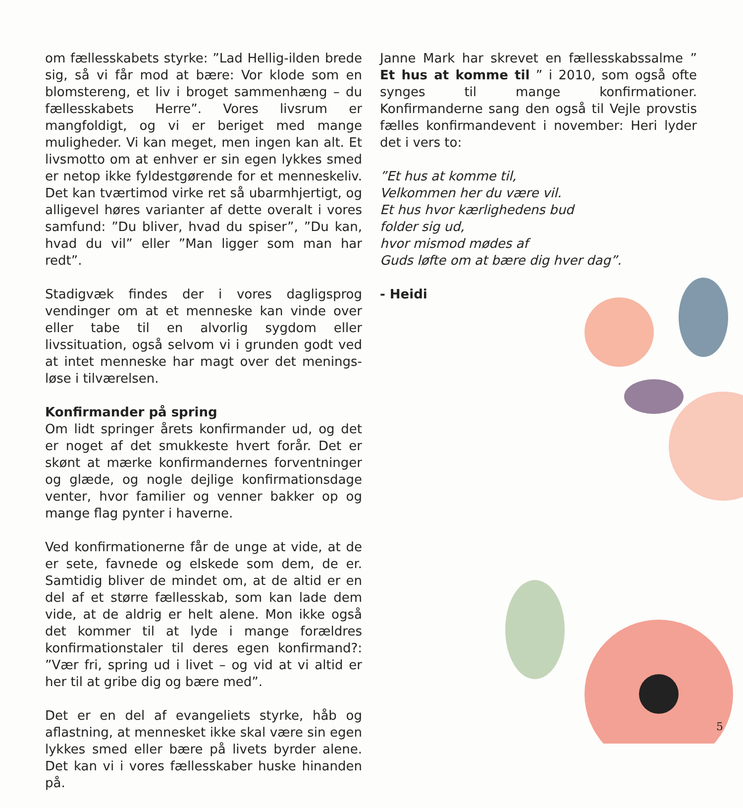om fællesskabets styrke: ”Lad Hellig-ilden brede sig, så vi får mod at bære: Vor klode som en blomstereng, et liv i broget sammenhæng – du fællesskabets Herre”. Vores livsrum er mangfoldigt, og vi er beriget med mange muligheder. Vi kan meget, men ingen kan alt. Et livsmotto om at enhver er sin egen lykkes smed er netop ikke fyldestgørende for et menneskeliv. Det kan tværtimod virke ret så ubarmhjertigt, og alligevel høres varianter af dette overalt i vores samfund: ”Du bliver, hvad du spiser”, ”Du kan, hvad du vil” eller ”Man ligger som man har redt”.
Stadigvæk findes der i vores dagligsprog vendinger om at et menneske kan vinde over eller tabe til en alvorlig sygdom eller livssituation, også selvom vi i grunden godt ved at intet menneske har magt over det menings­løse i tilværelsen.
Konfirmander på spring
Om lidt springer årets konfirmander ud, og det er noget af det smukkeste hvert forår. Det er skønt at mærke konfirmandernes forventninger og glæde, og nogle dej­lige konfirmationsdage venter, hvor familier og venner bakker op og mange flag pynter i haverne.
Ved konfirmationerne får de unge at vide, at de er sete, favnede og elskede som dem, de er. Samtidig bliver de mindet om, at de altid er en del af et større fællesskab, som kan lade dem vide, at de aldrig er helt alene. Mon ikke også det kommer til at lyde i mange forældres konfirmationstaler til deres egen konfirmand?: ”Vær fri, spring ud i livet – og vid at vi altid er her til at gribe dig og bære med”.
Det er en del af evangeliets styrke, håb og aflastning, at mennesket ikke skal være sin egen lykkes smed eller bære på livets byrder alene. Det kan vi i vores fælles­skaber huske hinanden på.
Janne Mark har skrevet en fællesskabssalme ” Et hus at komme til ” i 2010, som også ofte synges til mange konfirmationer. Konfirmanderne sang den også til Vejle provstis fælles konfirmandevent i november: Heri lyder det i vers to:
”Et hus at komme til,
Velkommen her du være vil.
Et hus hvor kærlighedens bud
folder sig ud,
hvor mismod mødes af
Guds løfte om at bære dig hver dag”.
- Heidi
5